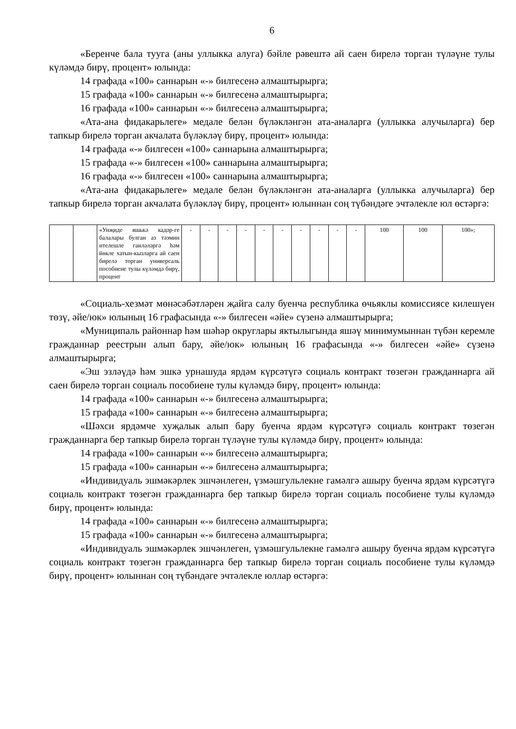6
«Беренче бала туугa (аны уллыкка алуга) бәйле рәвештә ай саен бирелә торган түләүне тулы күләмдә бирү, процент» юлында:
14 графада «100» саннарын «-» билгесенә алмаштырырга;
15 графада «100» саннарын «-» билгесенә алмаштырырга;
16 графада «100» саннарын «-» билгесенә алмаштырырга;
«Ата-ана фидакарьлеге» медале белән бүләкләнгән ата-аналарга (уллыкка алучыларга) бер тапкыр бирелә торган акчалата бүләкләү бирү, процент» юлында:
14 графада «-» билгесен «100» саннарына алмаштырырга;
15 графада «-» билгесен «100» саннарына алмаштырырга;
16 графада «-» билгесен «100» саннарына алмаштырырга;
«Ата-ана фидакарьлеге» медале белән бүләкләнгән ата-аналарга (уллыкка алучыларга) бер тапкыр бирелә торган акчалата бүләкләү бирү, процент» юлыннан соң түбәндәге эчтәлекле юл өстәргә:
| | | «Унҗиде яшькә кадәр-ге балалары булган аз тәэмин ителешле гаиләләргә һәм йөкле хатын-кызларга ай саен бирелә торган универсаль пособиене тулы күләмдә бирү, процент | - | - | - | - | - | - | - | - | - | - | 100 | 100 | 100»; |
«Социаль-хезмәт мөнәсәбәтләрен җайга салу буенча республика өчьяклы комиссиясе килешүен төзү, әйе/юк» юлының 16 графасында «-» билгесен «әйе» сүзенә алмаштырырга;
«Муниципаль районнар һәм шәһәр округлары яктылыгында яшәү минимумыннан түбән керемле гражданнар реестрын алып бару, әйе/юк» юлының 16 графасында «-» билгесен «әйе» сүзенә алмаштырырга;
«Эш эзләүдә һәм эшкә урнашуда ярдәм күрсәтүгә социаль контракт төзегән гражданнарга ай саен бирелә торган социаль пособиене тулы күләмдә бирү, процент» юлында:
14 графада «100» саннарын «-» билгесенә алмаштырырга;
15 графада «100» саннарын «-» билгесенә алмаштырырга;
«Шәхси ярдәмче хуҗалык алып бару буенча ярдәм күрсәтүгә социаль контракт төзегән гражданнарга бер тапкыр бирелә торган түләүне тулы күләмдә бирү, процент» юлында:
14 графада «100» саннарын «-» билгесенә алмаштырырга;
15 графада «100» саннарын «-» билгесенә алмаштырырга;
«Индивидуаль эшмәкәрлек эшчәнлеген, үзмәшгульлекне гамәлгә ашыру буенча ярдәм күрсәтүгә социаль контракт төзегән гражданнарга бер тапкыр бирелә торган социаль пособиене тулы күләмдә бирү, процент» юлында:
14 графада «100» саннарын «-» билгесенә алмаштырырга;
15 графада «100» саннарын «-» билгесенә алмаштырырга;
«Индивидуаль эшмәкәрлек эшчәнлеген, үзмәшгульлекне гамәлгә ашыру буенча ярдәм күрсәтүгә социаль контракт төзегән гражданнарга бер тапкыр бирелә торган социаль пособиене тулы күләмдә бирү, процент» юлыннан соң түбәндәге эчтәлекле юллар өстәргә: